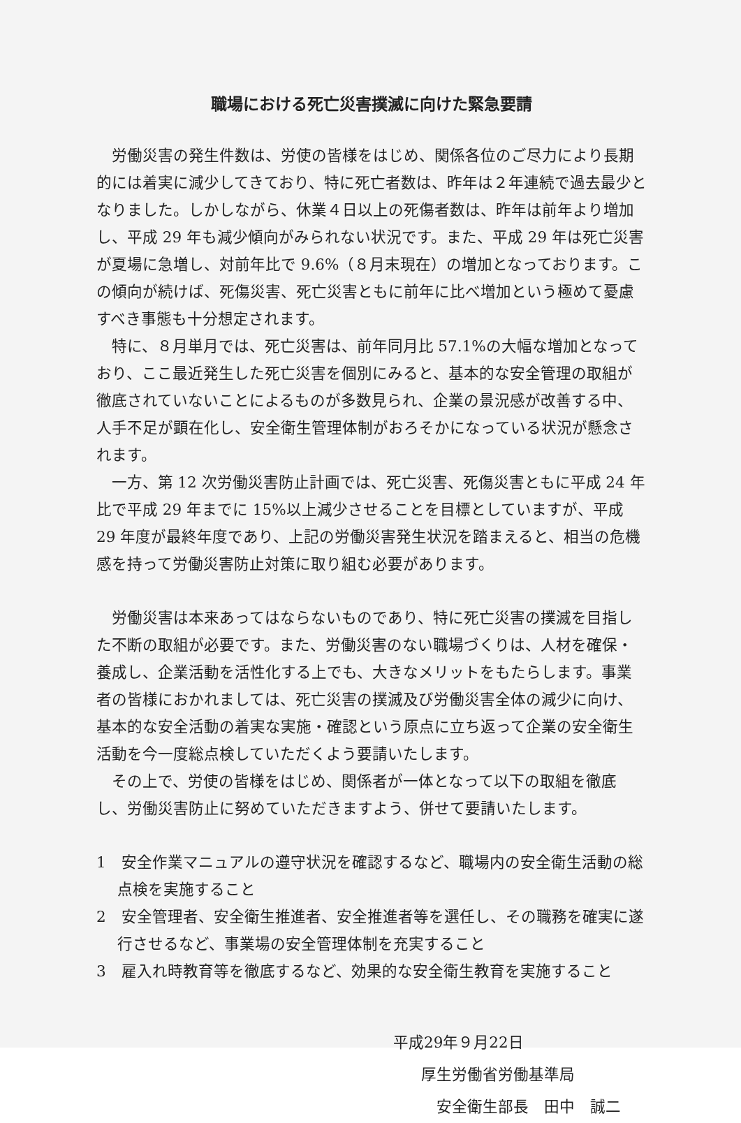職場における死亡災害撲滅に向けた緊急要請
労働災害の発生件数は、労使の皆様をはじめ、関係各位のご尽力により長期的には着実に減少してきており、特に死亡者数は、昨年は２年連続で過去最少となりました。しかしながら、休業４日以上の死傷者数は、昨年は前年より増加し、平成 29 年も減少傾向がみられない状況です。また、平成 29 年は死亡災害が夏場に急増し、対前年比で 9.6%（８月末現在）の増加となっております。この傾向が続けば、死傷災害、死亡災害ともに前年に比べ増加という極めて憂慮すべき事態も十分想定されます。
特に、８月単月では、死亡災害は、前年同月比 57.1%の大幅な増加となっており、ここ最近発生した死亡災害を個別にみると、基本的な安全管理の取組が徹底されていないことによるものが多数見られ、企業の景況感が改善する中、人手不足が顕在化し、安全衛生管理体制がおろそかになっている状況が懸念されます。
一方、第 12 次労働災害防止計画では、死亡災害、死傷災害ともに平成 24 年比で平成 29 年までに 15%以上減少させることを目標としていますが、平成 29 年度が最終年度であり、上記の労働災害発生状況を踏まえると、相当の危機感を持って労働災害防止対策に取り組む必要があります。
労働災害は本来あってはならないものであり、特に死亡災害の撲滅を目指した不断の取組が必要です。また、労働災害のない職場づくりは、人材を確保・養成し、企業活動を活性化する上でも、大きなメリットをもたらします。事業者の皆様におかれましては、死亡災害の撲滅及び労働災害全体の減少に向け、基本的な安全活動の着実な実施・確認という原点に立ち返って企業の安全衛生活動を今一度総点検していただくよう要請いたします。
その上で、労使の皆様をはじめ、関係者が一体となって以下の取組を徹底し、労働災害防止に努めていただきますよう、併せて要請いたします。
1　安全作業マニュアルの遵守状況を確認するなど、職場内の安全衛生活動の総点検を実施すること
2　安全管理者、安全衛生推進者、安全推進者等を選任し、その職務を確実に遂行させるなど、事業場の安全管理体制を充実すること
3　雇入れ時教育等を徹底するなど、効果的な安全衛生教育を実施すること
平成29年９月22日
厚生労働省労働基準局
安全衛生部長　田中　誠二